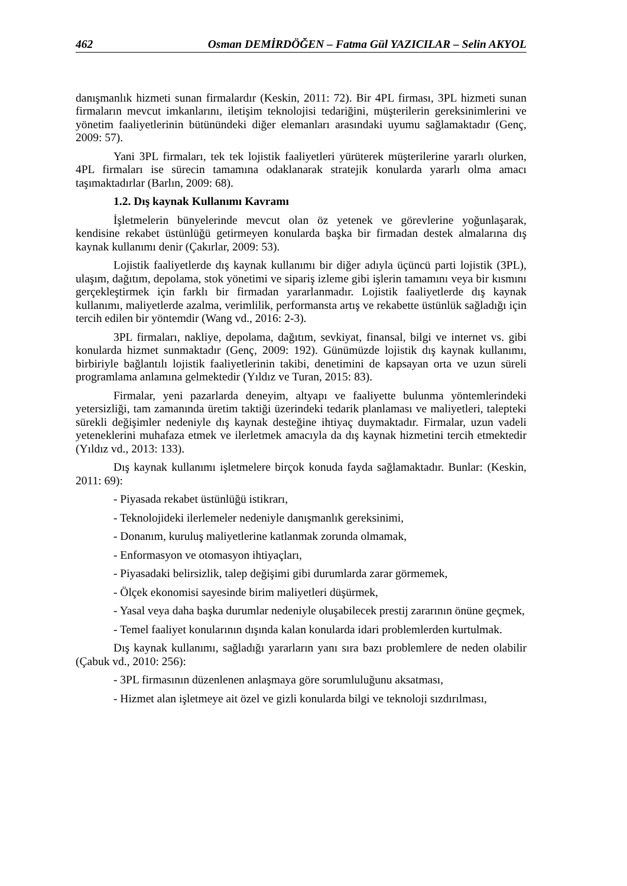462 Osman DEMİRDÖĞEN – Fatma Gül YAZICILAR – Selin AKYOL
danışmanlık hizmeti sunan firmalardır (Keskin, 2011: 72). Bir 4PL firması, 3PL hizmeti sunan firmaların mevcut imkanlarını, iletişim teknolojisi tedariğini, müşterilerin gereksinimlerini ve yönetim faaliyetlerinin bütünündeki diğer elemanları arasındaki uyumu sağlamaktadır (Genç, 2009: 57).
Yani 3PL firmaları, tek tek lojistik faaliyetleri yürüterek müşterilerine yararlı olurken, 4PL firmaları ise sürecin tamamına odaklanarak stratejik konularda yararlı olma amacı taşımaktadırlar (Barlın, 2009: 68).
1.2. Dış kaynak Kullanımı Kavramı
İşletmelerin bünyelerinde mevcut olan öz yetenek ve görevlerine yoğunlaşarak, kendisine rekabet üstünlüğü getirmeyen konularda başka bir firmadan destek almalarına dış kaynak kullanımı denir (Çakırlar, 2009: 53).
Lojistik faaliyetlerde dış kaynak kullanımı bir diğer adıyla üçüncü parti lojistik (3PL), ulaşım, dağıtım, depolama, stok yönetimi ve sipariş izleme gibi işlerin tamamını veya bir kısmını gerçekleştirmek için farklı bir firmadan yararlanmadır. Lojistik faaliyetlerde dış kaynak kullanımı, maliyetlerde azalma, verimlilik, performansta artış ve rekabette üstünlük sağladığı için tercih edilen bir yöntemdir (Wang vd., 2016: 2-3).
3PL firmaları, nakliye, depolama, dağıtım, sevkiyat, finansal, bilgi ve internet vs. gibi konularda hizmet sunmaktadır (Genç, 2009: 192). Günümüzde lojistik dış kaynak kullanımı, birbiriyle bağlantılı lojistik faaliyetlerinin takibi, denetimini de kapsayan orta ve uzun süreli programlama anlamına gelmektedir (Yıldız ve Turan, 2015: 83).
Firmalar, yeni pazarlarda deneyim, altyapı ve faaliyette bulunma yöntemlerindeki yetersizliği, tam zamanında üretim taktiği üzerindeki tedarik planlaması ve maliyetleri, talepteki sürekli değişimler nedeniyle dış kaynak desteğine ihtiyaç duymaktadır. Firmalar, uzun vadeli yeteneklerini muhafaza etmek ve ilerletmek amacıyla da dış kaynak hizmetini tercih etmektedir (Yıldız vd., 2013: 133).
Dış kaynak kullanımı işletmelere birçok konuda fayda sağlamaktadır. Bunlar: (Keskin, 2011: 69):
- Piyasada rekabet üstünlüğü istikrarı,
- Teknolojideki ilerlemeler nedeniyle danışmanlık gereksinimi,
- Donanım, kuruluş maliyetlerine katlanmak zorunda olmamak,
- Enformasyon ve otomasyon ihtiyaçları,
- Piyasadaki belirsizlik, talep değişimi gibi durumlarda zarar görmemek,
- Ölçek ekonomisi sayesinde birim maliyetleri düşürmek,
- Yasal veya daha başka durumlar nedeniyle oluşabilecek prestij zararının önüne geçmek,
- Temel faaliyet konularının dışında kalan konularda idari problemlerden kurtulmak.
Dış kaynak kullanımı, sağladığı yararların yanı sıra bazı problemlere de neden olabilir (Çabuk vd., 2010: 256):
- 3PL firmasının düzenlenen anlaşmaya göre sorumluluğunu aksatması,
- Hizmet alan işletmeye ait özel ve gizli konularda bilgi ve teknoloji sızdırılması,